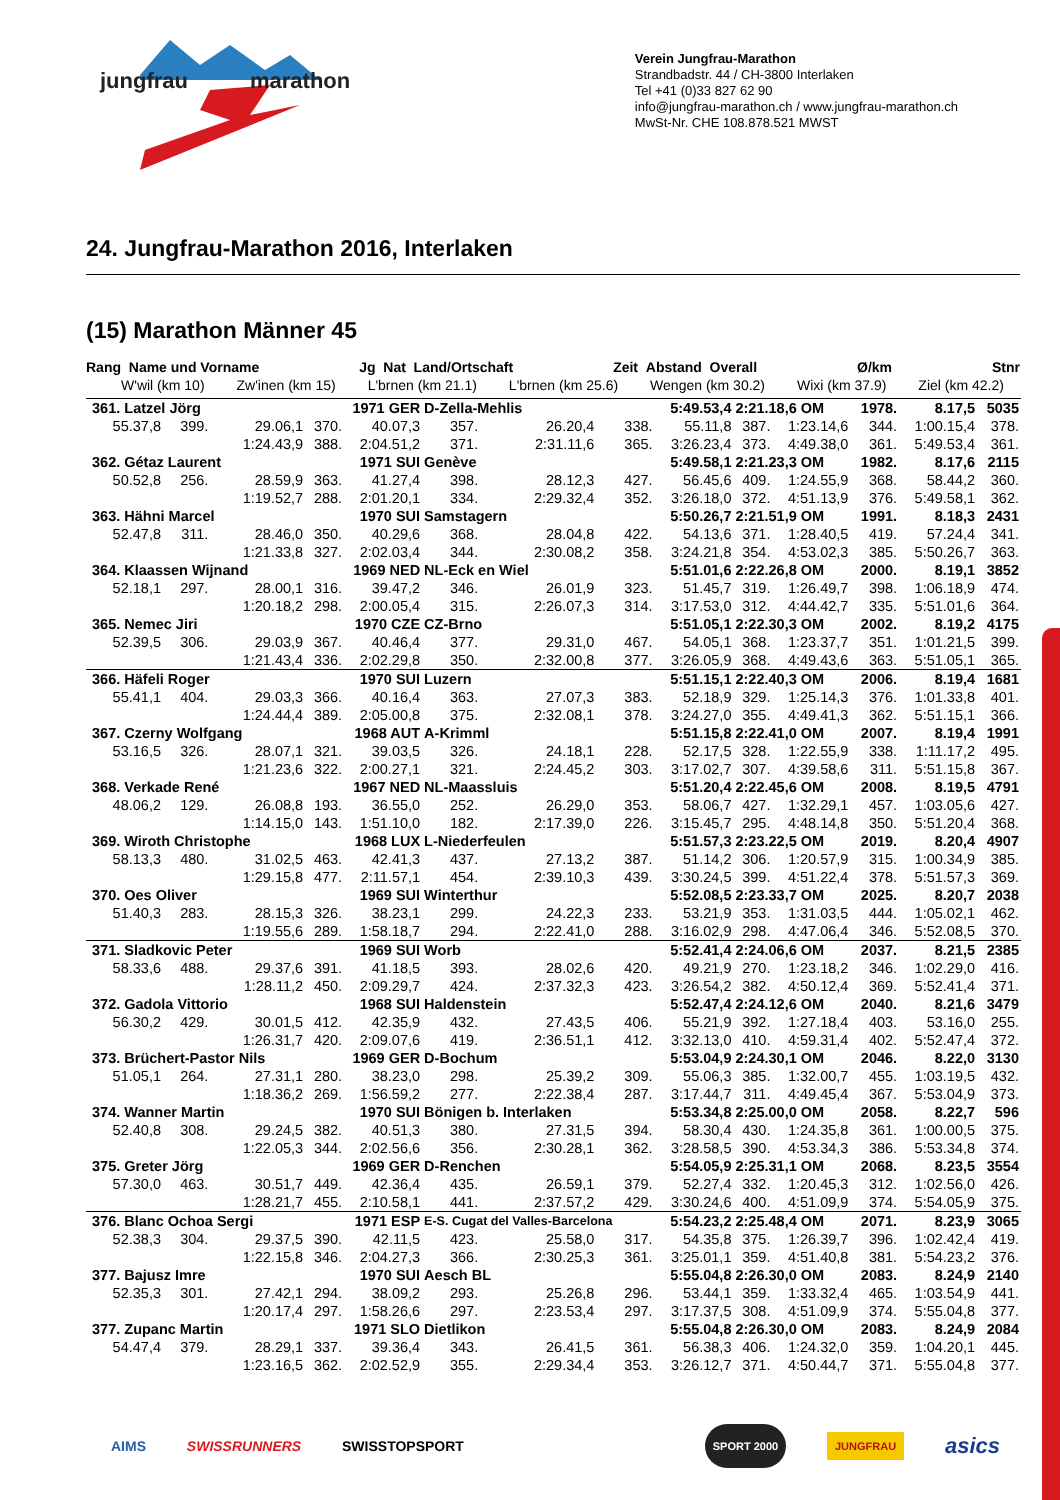jungfrau marathon
Verein Jungfrau-Marathon
Strandbadstr. 44 / CH-3800 Interlaken
Tel +41 (0)33 827 62 90
info@jungfrau-marathon.ch / www.jungfrau-marathon.ch
MwSt-Nr. CHE 108.878.521 MWST
24. Jungfrau-Marathon 2016, Interlaken
(15) Marathon Männer 45
Rang Name und Vorname Jg Nat Land/Ortschaft Zeit Abstand Overall Ø/km Stnr
W'wil (km 10) Zw'inen (km 15) L'brnen (km 21.1) L'brnen (km 25.6) Wengen (km 30.2) Wixi (km 37.9) Ziel (km 42.2)
| 361. Latzel Jörg | | | 1971 GER | | D-Zella-Mehlis | | | 5:49.53,4 | 2:21.18,6 OM | | 1978. | 8.17,5 | 5035 |
| 55.37,8 | 399. | 29.06,1 | 370. | 40.07,3 | 357. | 26.20,4 | 338. | 55.11,8 | 387. | 1:23.14,6 | 344. | 1:00.15,4 | 378. |
| | | 1:24.43,9 | 388. | 2:04.51,2 | 371. | 2:31.11,6 | 365. | 3:26.23,4 | 373. | 4:49.38,0 | 361. | 5:49.53,4 | 361. |
| 362. Gétaz Laurent | | | 1971 SUI | | Genève | | | 5:49.58,1 | 2:21.23,3 OM | | 1982. | 8.17,6 | 2115 |
| 50.52,8 | 256. | 28.59,9 | 363. | 41.27,4 | 398. | 28.12,3 | 427. | 56.45,6 | 409. | 1:24.55,9 | 368. | 58.44,2 | 360. |
| | | 1:19.52,7 | 288. | 2:01.20,1 | 334. | 2:29.32,4 | 352. | 3:26.18,0 | 372. | 4:51.13,9 | 376. | 5:49.58,1 | 362. |
| 363. Hähni Marcel | | | 1970 SUI | | Samstagern | | | 5:50.26,7 | 2:21.51,9 OM | | 1991. | 8.18,3 | 2431 |
| 52.47,8 | 311. | 28.46,0 | 350. | 40.29,6 | 368. | 28.04,8 | 422. | 54.13,6 | 371. | 1:28.40,5 | 419. | 57.24,4 | 341. |
| | | 1:21.33,8 | 327. | 2:02.03,4 | 344. | 2:30.08,2 | 358. | 3:24.21,8 | 354. | 4:53.02,3 | 385. | 5:50.26,7 | 363. |
| 364. Klaassen Wijnand | | | 1969 NED | | NL-Eck en Wiel | | | 5:51.01,6 | 2:22.26,8 OM | | 2000. | 8.19,1 | 3852 |
| 52.18,1 | 297. | 28.00,1 | 316. | 39.47,2 | 346. | 26.01,9 | 323. | 51.45,7 | 319. | 1:26.49,7 | 398. | 1:06.18,9 | 474. |
| | | 1:20.18,2 | 298. | 2:00.05,4 | 315. | 2:26.07,3 | 314. | 3:17.53,0 | 312. | 4:44.42,7 | 335. | 5:51.01,6 | 364. |
| 365. Nemec Jiri | | | 1970 CZE | | CZ-Brno | | | 5:51.05,1 | 2:22.30,3 OM | | 2002. | 8.19,2 | 4175 |
| 52.39,5 | 306. | 29.03,9 | 367. | 40.46,4 | 377. | 29.31,0 | 467. | 54.05,1 | 368. | 1:23.37,7 | 351. | 1:01.21,5 | 399. |
| | | 1:21.43,4 | 336. | 2:02.29,8 | 350. | 2:32.00,8 | 377. | 3:26.05,9 | 368. | 4:49.43,6 | 363. | 5:51.05,1 | 365. |
| 366. Häfeli Roger | | | 1970 SUI | | Luzern | | | 5:51.15,1 | 2:22.40,3 OM | | 2006. | 8.19,4 | 1681 |
| 55.41,1 | 404. | 29.03,3 | 366. | 40.16,4 | 363. | 27.07,3 | 383. | 52.18,9 | 329. | 1:25.14,3 | 376. | 1:01.33,8 | 401. |
| | | 1:24.44,4 | 389. | 2:05.00,8 | 375. | 2:32.08,1 | 378. | 3:24.27,0 | 355. | 4:49.41,3 | 362. | 5:51.15,1 | 366. |
| 367. Czerny Wolfgang | | | 1968 AUT | | A-Krimml | | | 5:51.15,8 | 2:22.41,0 OM | | 2007. | 8.19,4 | 1991 |
| 53.16,5 | 326. | 28.07,1 | 321. | 39.03,5 | 326. | 24.18,1 | 228. | 52.17,5 | 328. | 1:22.55,9 | 338. | 1:11.17,2 | 495. |
| | | 1:21.23,6 | 322. | 2:00.27,1 | 321. | 2:24.45,2 | 303. | 3:17.02,7 | 307. | 4:39.58,6 | 311. | 5:51.15,8 | 367. |
| 368. Verkade René | | | 1967 NED | | NL-Maassluis | | | 5:51.20,4 | 2:22.45,6 OM | | 2008. | 8.19,5 | 4791 |
| 48.06,2 | 129. | 26.08,8 | 193. | 36.55,0 | 252. | 26.29,0 | 353. | 58.06,7 | 427. | 1:32.29,1 | 457. | 1:03.05,6 | 427. |
| | | 1:14.15,0 | 143. | 1:51.10,0 | 182. | 2:17.39,0 | 226. | 3:15.45,7 | 295. | 4:48.14,8 | 350. | 5:51.20,4 | 368. |
| 369. Wiroth Christophe | | | 1968 LUX | | L-Niederfeulen | | | 5:51.57,3 | 2:23.22,5 OM | | 2019. | 8.20,4 | 4907 |
| 58.13,3 | 480. | 31.02,5 | 463. | 42.41,3 | 437. | 27.13,2 | 387. | 51.14,2 | 306. | 1:20.57,9 | 315. | 1:00.34,9 | 385. |
| | | 1:29.15,8 | 477. | 2:11.57,1 | 454. | 2:39.10,3 | 439. | 3:30.24,5 | 399. | 4:51.22,4 | 378. | 5:51.57,3 | 369. |
| 370. Oes Oliver | | | 1969 SUI | | Winterthur | | | 5:52.08,5 | 2:23.33,7 OM | | 2025. | 8.20,7 | 2038 |
| 51.40,3 | 283. | 28.15,3 | 326. | 38.23,1 | 299. | 24.22,3 | 233. | 53.21,9 | 353. | 1:31.03,5 | 444. | 1:05.02,1 | 462. |
| | | 1:19.55,6 | 289. | 1:58.18,7 | 294. | 2:22.41,0 | 288. | 3:16.02,9 | 298. | 4:47.06,4 | 346. | 5:52.08,5 | 370. |
| 371. Sladkovic Peter | | | 1969 SUI | | Worb | | | 5:52.41,4 | 2:24.06,6 OM | | 2037. | 8.21,5 | 2385 |
| 58.33,6 | 488. | 29.37,6 | 391. | 41.18,5 | 393. | 28.02,6 | 420. | 49.21,9 | 270. | 1:23.18,2 | 346. | 1:02.29,0 | 416. |
| | | 1:28.11,2 | 450. | 2:09.29,7 | 424. | 2:37.32,3 | 423. | 3:26.54,2 | 382. | 4:50.12,4 | 369. | 5:52.41,4 | 371. |
| 372. Gadola Vittorio | | | 1968 SUI | | Haldenstein | | | 5:52.47,4 | 2:24.12,6 OM | | 2040. | 8.21,6 | 3479 |
| 56.30,2 | 429. | 30.01,5 | 412. | 42.35,9 | 432. | 27.43,5 | 406. | 55.21,9 | 392. | 1:27.18,4 | 403. | 53.16,0 | 255. |
| | | 1:26.31,7 | 420. | 2:09.07,6 | 419. | 2:36.51,1 | 412. | 3:32.13,0 | 410. | 4:59.31,4 | 402. | 5:52.47,4 | 372. |
| 373. Brüchert-Pastor Nils | | | 1969 GER | | D-Bochum | | | 5:53.04,9 | 2:24.30,1 OM | | 2046. | 8.22,0 | 3130 |
| 51.05,1 | 264. | 27.31,1 | 280. | 38.23,0 | 298. | 25.39,2 | 309. | 55.06,3 | 385. | 1:32.00,7 | 455. | 1:03.19,5 | 432. |
| | | 1:18.36,2 | 269. | 1:56.59,2 | 277. | 2:22.38,4 | 287. | 3:17.44,7 | 311. | 4:49.45,4 | 367. | 5:53.04,9 | 373. |
| 374. Wanner Martin | | | 1970 SUI | | Bönigen b. Interlaken | | | 5:53.34,8 | 2:25.00,0 OM | | 2058. | 8.22,7 | 596 |
| 52.40,8 | 308. | 29.24,5 | 382. | 40.51,3 | 380. | 27.31,5 | 394. | 58.30,4 | 430. | 1:24.35,8 | 361. | 1:00.00,5 | 375. |
| | | 1:22.05,3 | 344. | 2:02.56,6 | 356. | 2:30.28,1 | 362. | 3:28.58,5 | 390. | 4:53.34,3 | 386. | 5:53.34,8 | 374. |
| 375. Greter Jörg | | | 1969 GER | | D-Renchen | | | 5:54.05,9 | 2:25.31,1 OM | | 2068. | 8.23,5 | 3554 |
| 57.30,0 | 463. | 30.51,7 | 449. | 42.36,4 | 435. | 26.59,1 | 379. | 52.27,4 | 332. | 1:20.45,3 | 312. | 1:02.56,0 | 426. |
| | | 1:28.21,7 | 455. | 2:10.58,1 | 441. | 2:37.57,2 | 429. | 3:30.24,6 | 400. | 4:51.09,9 | 374. | 5:54.05,9 | 375. |
| 376. Blanc Ochoa Sergi | | | 1971 ESP | | E-S. Cugat del Valles-Barcelona | | | 5:54.23,2 | 2:25.48,4 OM | | 2071. | 8.23,9 | 3065 |
| 52.38,3 | 304. | 29.37,5 | 390. | 42.11,5 | 423. | 25.58,0 | 317. | 54.35,8 | 375. | 1:26.39,7 | 396. | 1:02.42,4 | 419. |
| | | 1:22.15,8 | 346. | 2:04.27,3 | 366. | 2:30.25,3 | 361. | 3:25.01,1 | 359. | 4:51.40,8 | 381. | 5:54.23,2 | 376. |
| 377. Bajusz Imre | | | 1970 SUI | | Aesch BL | | | 5:55.04,8 | 2:26.30,0 OM | | 2083. | 8.24,9 | 2140 |
| 52.35,3 | 301. | 27.42,1 | 294. | 38.09,2 | 293. | 25.26,8 | 296. | 53.44,1 | 359. | 1:33.32,4 | 465. | 1:03.54,9 | 441. |
| | | 1:20.17,4 | 297. | 1:58.26,6 | 297. | 2:23.53,4 | 297. | 3:17.37,5 | 308. | 4:51.09,9 | 374. | 5:55.04,8 | 377. |
| 377. Zupanc Martin | | | 1971 SLO | | Dietlikon | | | 5:55.04,8 | 2:26.30,0 OM | | 2083. | 8.24,9 | 2084 |
| 54.47,4 | 379. | 28.29,1 | 337. | 39.36,4 | 343. | 26.41,5 | 361. | 56.38,3 | 406. | 1:24.32,0 | 359. | 1:04.20,1 | 445. |
| | | 1:23.16,5 | 362. | 2:02.52,9 | 355. | 2:29.34,4 | 353. | 3:26.12,7 | 371. | 4:50.44,7 | 371. | 5:55.04,8 | 377. |
AIMS SWISSRUNNERS SWISSTOPSPORT SPORT 2000 JUNGFRAU asics